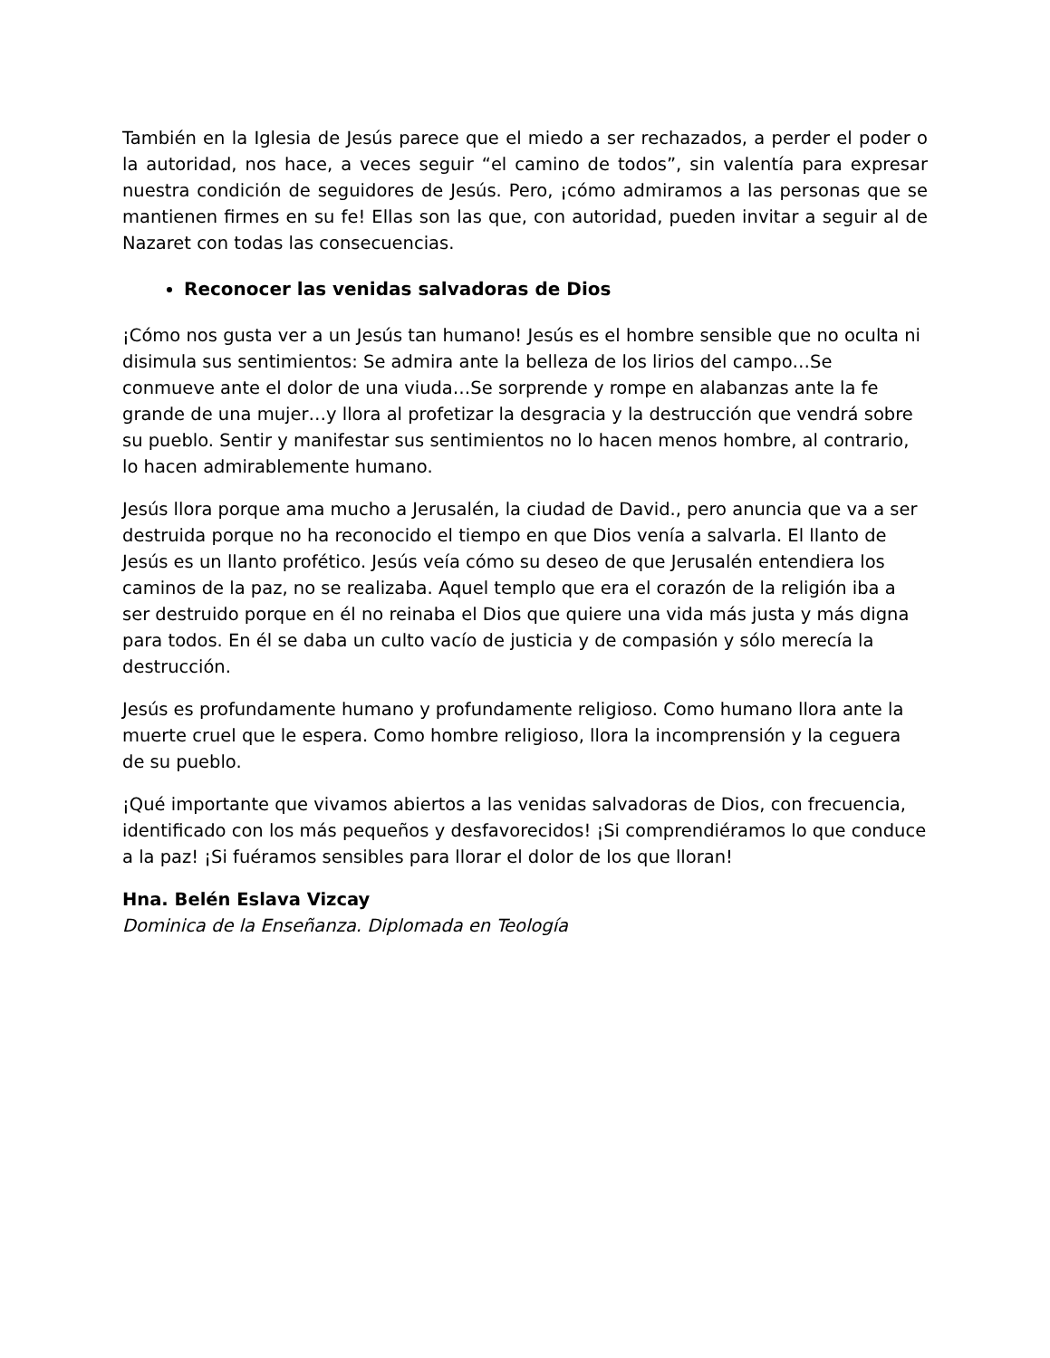También en la Iglesia de Jesús parece que el miedo a ser rechazados, a perder el poder o la autoridad, nos hace, a veces seguir “el camino de todos”, sin valentía para expresar nuestra condición de seguidores de Jesús. Pero, ¡cómo admiramos a las personas que se mantienen firmes en su fe! Ellas son las que, con autoridad, pueden invitar a seguir al de Nazaret con todas las consecuencias.
Reconocer las venidas salvadoras de Dios
¡Cómo nos gusta ver a un Jesús tan humano! Jesús es el hombre sensible que no oculta ni disimula sus sentimientos: Se admira ante la belleza de los lirios del campo…Se conmueve ante el dolor de una viuda…Se sorprende y rompe en alabanzas ante la fe grande de una mujer…y llora al profetizar la desgracia y la destrucción que vendrá sobre su pueblo. Sentir y manifestar sus sentimientos no lo hacen menos hombre, al contrario, lo hacen admirablemente humano.
Jesús llora porque ama mucho a Jerusalén, la ciudad de David., pero anuncia que va a ser destruida porque no ha reconocido el tiempo en que Dios venía a salvarla. El llanto de Jesús es un llanto profético. Jesús veía cómo su deseo de que Jerusalén entendiera los caminos de la paz, no se realizaba. Aquel templo que era el corazón de la religión iba a ser destruido porque en él no reinaba el Dios que quiere una vida más justa y más digna para todos. En él se daba un culto vacío de justicia y de compasión y sólo merecía la destrucción.
Jesús es profundamente humano y profundamente religioso. Como humano llora ante la muerte cruel que le espera. Como hombre religioso, llora la incomprensión y la ceguera de su pueblo.
¡Qué importante que vivamos abiertos a las venidas salvadoras de Dios, con frecuencia, identificado con los más pequeños y desfavorecidos! ¡Si comprendiéramos lo que conduce a la paz! ¡Si fuéramos sensibles para llorar el dolor de los que lloran!
Hna. Belén Eslava Vizcay
Dominica de la Enseñanza. Diplomada en Teología